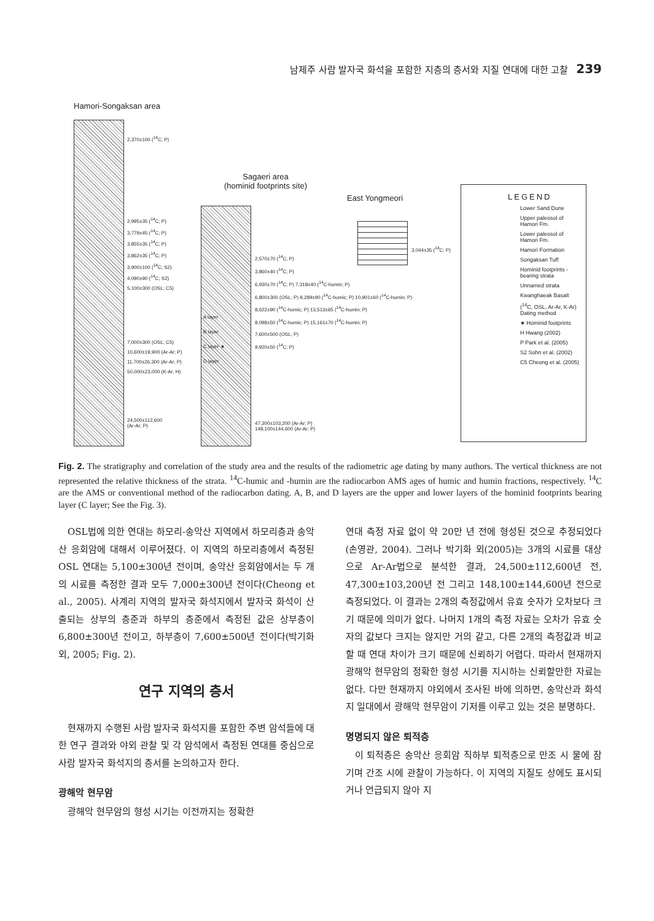남제주 사람 발자국 화석을 포함한 지층의 층서와 지질 연대에 대한 고찰 239
Hamori-Songaksan area
2,370±100 (<sup>14</sup>C; P)
2,995±35 (<sup>14</sup>C; P)
3,779±45 (<sup>14</sup>C; P)
3,855±35 (<sup>14</sup>C; P)
3,862±35 (<sup>14</sup>C; P)
3,900±100 (<sup>14</sup>C; S2)
4,090±90 (<sup>14</sup>C; S2)
5,100±300 (OSL; C5)
7,000±300 (OSL; C5)
10,600±19,900 (Ar-Ar; P)
11,700±26,300 (Ar-Ar; P)
50,000±23,000 (K-Ar; H)
24,500±112,600
(Ar-Ar; P)
Sagaeri area
(hominid footprints site)
A layer
B layer
C layer ★
D layer
2,570±70 (<sup>14</sup>C; P)
3,860±40 (<sup>14</sup>C; P)
6,930±70 (<sup>14</sup>C; P) 7,318±40 (<sup>14</sup>C-humin; P)
6,800±300 (OSL; P) 9,289±90 (<sup>14</sup>C-humic; P) 10,901±60 (<sup>14</sup>C-humin; P)
8,622±90 (<sup>14</sup>C-humic; P) 13,513±65 (<sup>14</sup>C-humin; P)
8,098±50 (<sup>14</sup>C-humic; P) 15,161±70 (<sup>14</sup>C-humin; P)
7,600±500 (OSL; P)
9,920±50 (<sup>14</sup>C; P)
47,300±103,200 (Ar-Ar; P)
148,100±144,600 (Ar-Ar; P)
East Yongmeori
3,044±35 (<sup>14</sup>C; P)
LEGEND
Lower Sand Dune
Upper paleosol of Hamori Fm.
Lower paleosol of Hamori Fm.
Hamori Formation
Songaksan Tuff
Hominid footprints -bearing strata
Unnamed strata
Kwanghaeak Basalt
(<sup>14</sup>C, OSL, Ar-Ar, K-Ar) Dating method
★ Hominid footprints
H Hwang (2002)
P Park et al. (2005)
S2 Sohn et al. (2002)
C5 Cheong et al. (2005)
Fig. 2. The stratigraphy and correlation of the study area and the results of the radiometric age dating by many authors. The vertical thickness are not represented the relative thickness of the strata. <sup>14</sup>C-humic and -humin are the radiocarbon AMS ages of humic and humin fractions, respectively. <sup>14</sup>C are the AMS or conventional method of the radiocarbon dating. A, B, and D layers are the upper and lower layers of the hominid footprints bearing layer (C layer; See the Fig. 3).
OSL법에 의한 연대는 하모리-송악산 지역에서 하모리층과 송악산 응회암에 대해서 이루어졌다. 이 지역의 하모리층에서 측정된 OSL 연대는 5,100±300년 전이며, 송악산 응회암에서는 두 개의 시료를 측정한 결과 모두 7,000±300년 전이다(Cheong et al., 2005). 사계리 지역의 발자국 화석지에서 발자국 화석이 산출되는 상부의 층준과 하부의 층준에서 측정된 값은 상부층이 6,800±300년 전이고, 하부층이 7,600±500년 전이다(박기화 외, 2005; Fig. 2).
연구 지역의 층서
현재까지 수행된 사람 발자국 화석지를 포함한 주변 암석들에 대한 연구 결과와 야외 관찰 및 각 암석에서 측정된 연대를 중심으로 사람 발자국 화석지의 층서를 논의하고자 한다.
광해악 현무암
광해악 현무암의 형성 시기는 이전까지는 정확한
연대 측정 자료 없이 약 20만 년 전에 형성된 것으로 추정되었다(손영관, 2004). 그러나 박기화 외(2005)는 3개의 시료를 대상으로 Ar-Ar법으로 분석한 결과, 24,500±112,600년 전, 47,300±103,200년 전 그리고 148,100±144,600년 전으로 측정되었다. 이 결과는 2개의 측정값에서 유효 숫자가 오차보다 크기 때문에 의미가 없다. 나머지 1개의 측정 자료는 오차가 유효 숫자의 값보다 크지는 않지만 거의 같고, 다른 2개의 측정값과 비교할 때 연대 차이가 크기 때문에 신뢰하기 어렵다. 따라서 현재까지 광해악 현무암의 정확한 형성 시기를 지시하는 신뢰할만한 자료는 없다. 다만 현재까지 야외에서 조사된 바에 의하면, 송악산과 화석지 일대에서 광해악 현무암이 기저를 이루고 있는 것은 분명하다.
명명되지 않은 퇴적층
이 퇴적층은 송악산 응회암 직하부 퇴적층으로 만조 시 물에 잠기며 간조 시에 관찰이 가능하다. 이 지역의 지질도 상에도 표시되거나 언급되지 않아 지